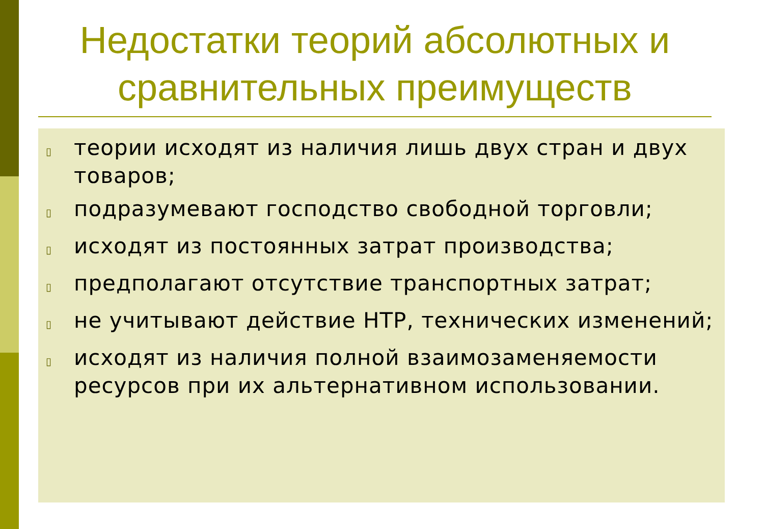Недостатки теорий абсолютных и сравнительных преимуществ
▯ теории исходят из наличия лишь двух стран и двух товаров;
▯ подразумевают господство свободной торговли;
▯ исходят из постоянных затрат производства;
▯ предполагают отсутствие транспортных затрат;
▯ не учитывают действие НТР, технических изменений;
▯ исходят из наличия полной взаимозаменяемости ресурсов при их альтернативном использовании.